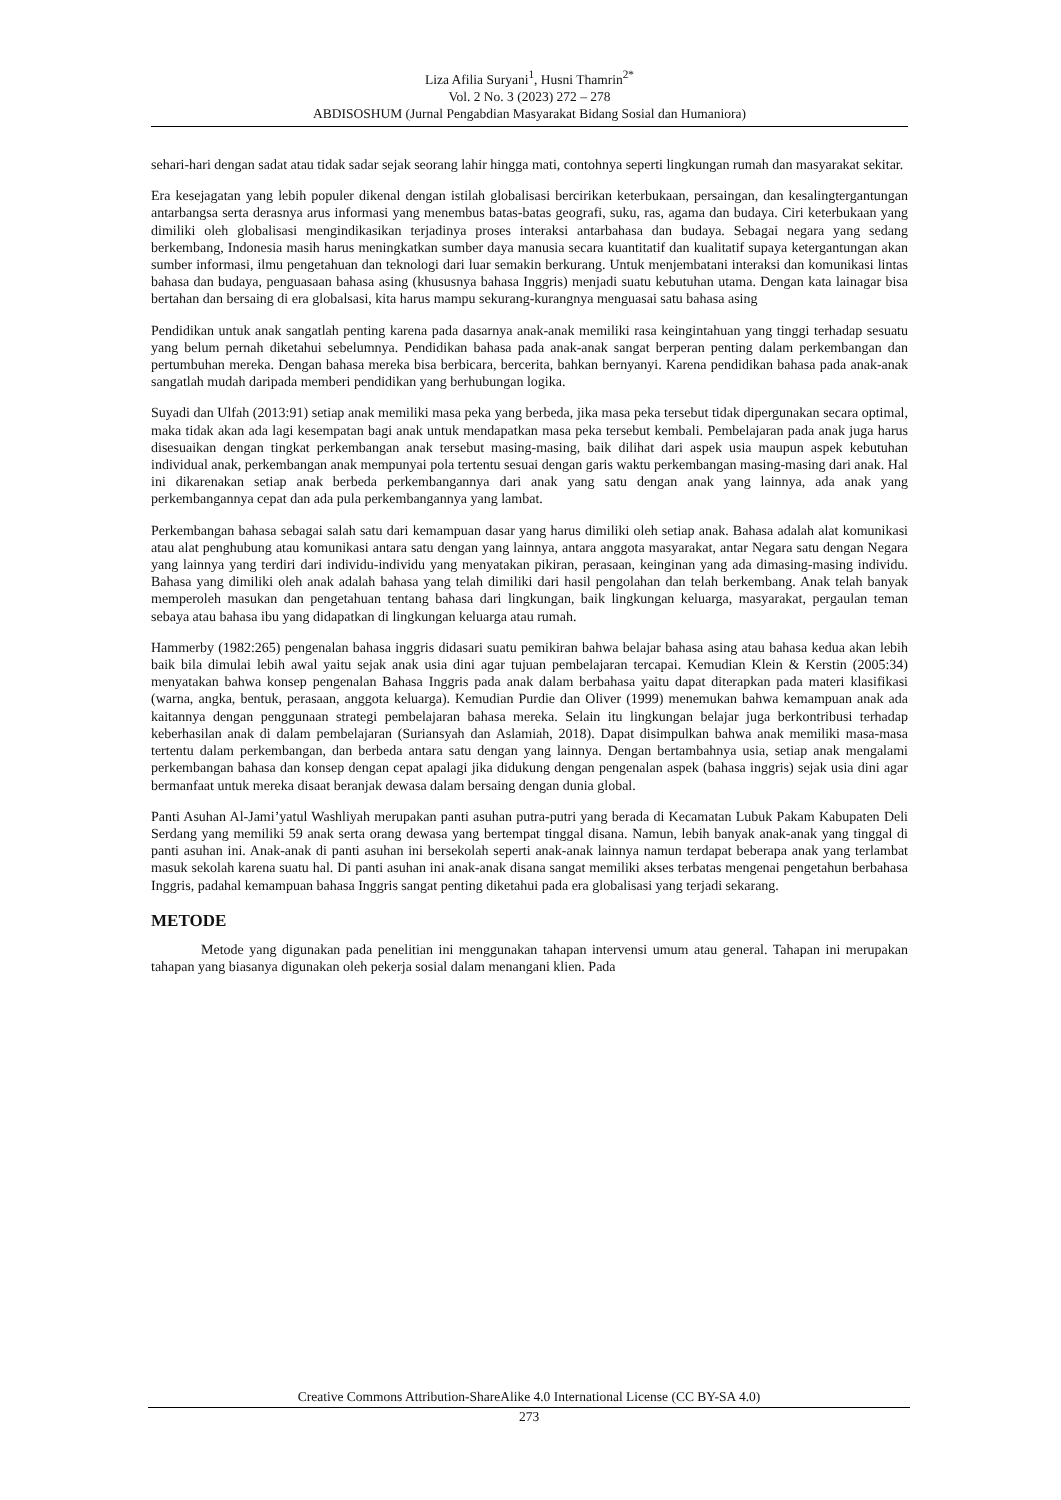Liza Afilia Suryani<sup>1</sup>, Husni Thamrin<sup>2*</sup>
Vol. 2 No. 3 (2023) 272 – 278
ABDISOSHUM (Jurnal Pengabdian Masyarakat Bidang Sosial dan Humaniora)
sehari-hari dengan sadat atau tidak sadar sejak seorang lahir hingga mati, contohnya seperti lingkungan rumah dan masyarakat sekitar.
Era kesejagatan yang lebih populer dikenal dengan istilah globalisasi bercirikan keterbukaan, persaingan, dan kesalingtergantungan antarbangsa serta derasnya arus informasi yang menembus batas-batas geografi, suku, ras, agama dan budaya. Ciri keterbukaan yang dimiliki oleh globalisasi mengindikasikan terjadinya proses interaksi antarbahasa dan budaya. Sebagai negara yang sedang berkembang, Indonesia masih harus meningkatkan sumber daya manusia secara kuantitatif dan kualitatif supaya ketergantungan akan sumber informasi, ilmu pengetahuan dan teknologi dari luar semakin berkurang. Untuk menjembatani interaksi dan komunikasi lintas bahasa dan budaya, penguasaan bahasa asing (khususnya bahasa Inggris) menjadi suatu kebutuhan utama. Dengan kata lainagar bisa bertahan dan bersaing di era globalsasi, kita harus mampu sekurang-kurangnya menguasai satu bahasa asing
Pendidikan untuk anak sangatlah penting karena pada dasarnya anak-anak memiliki rasa keingintahuan yang tinggi terhadap sesuatu yang belum pernah diketahui sebelumnya. Pendidikan bahasa pada anak-anak sangat berperan penting dalam perkembangan dan pertumbuhan mereka. Dengan bahasa mereka bisa berbicara, bercerita, bahkan bernyanyi. Karena pendidikan bahasa pada anak-anak sangatlah mudah daripada memberi pendidikan yang berhubungan logika.
Suyadi dan Ulfah (2013:91) setiap anak memiliki masa peka yang berbeda, jika masa peka tersebut tidak dipergunakan secara optimal, maka tidak akan ada lagi kesempatan bagi anak untuk mendapatkan masa peka tersebut kembali. Pembelajaran pada anak juga harus disesuaikan dengan tingkat perkembangan anak tersebut masing-masing, baik dilihat dari aspek usia maupun aspek kebutuhan individual anak, perkembangan anak mempunyai pola tertentu sesuai dengan garis waktu perkembangan masing-masing dari anak. Hal ini dikarenakan setiap anak berbeda perkembangannya dari anak yang satu dengan anak yang lainnya, ada anak yang perkembangannya cepat dan ada pula perkembangannya yang lambat.
Perkembangan bahasa sebagai salah satu dari kemampuan dasar yang harus dimiliki oleh setiap anak. Bahasa adalah alat komunikasi atau alat penghubung atau komunikasi antara satu dengan yang lainnya, antara anggota masyarakat, antar Negara satu dengan Negara yang lainnya yang terdiri dari individu-individu yang menyatakan pikiran, perasaan, keinginan yang ada dimasing-masing individu. Bahasa yang dimiliki oleh anak adalah bahasa yang telah dimiliki dari hasil pengolahan dan telah berkembang. Anak telah banyak memperoleh masukan dan pengetahuan tentang bahasa dari lingkungan, baik lingkungan keluarga, masyarakat, pergaulan teman sebaya atau bahasa ibu yang didapatkan di lingkungan keluarga atau rumah.
Hammerby (1982:265) pengenalan bahasa inggris didasari suatu pemikiran bahwa belajar bahasa asing atau bahasa kedua akan lebih baik bila dimulai lebih awal yaitu sejak anak usia dini agar tujuan pembelajaran tercapai. Kemudian Klein & Kerstin (2005:34) menyatakan bahwa konsep pengenalan Bahasa Inggris pada anak dalam berbahasa yaitu dapat diterapkan pada materi klasifikasi (warna, angka, bentuk, perasaan, anggota keluarga). Kemudian Purdie dan Oliver (1999) menemukan bahwa kemampuan anak ada kaitannya dengan penggunaan strategi pembelajaran bahasa mereka. Selain itu lingkungan belajar juga berkontribusi terhadap keberhasilan anak di dalam pembelajaran (Suriansyah dan Aslamiah, 2018). Dapat disimpulkan bahwa anak memiliki masa-masa tertentu dalam perkembangan, dan berbeda antara satu dengan yang lainnya. Dengan bertambahnya usia, setiap anak mengalami perkembangan bahasa dan konsep dengan cepat apalagi jika didukung dengan pengenalan aspek (bahasa inggris) sejak usia dini agar bermanfaat untuk mereka disaat beranjak dewasa dalam bersaing dengan dunia global.
Panti Asuhan Al-Jami’yatul Washliyah merupakan panti asuhan putra-putri yang berada di Kecamatan Lubuk Pakam Kabupaten Deli Serdang yang memiliki 59 anak serta orang dewasa yang bertempat tinggal disana. Namun, lebih banyak anak-anak yang tinggal di panti asuhan ini. Anak-anak di panti asuhan ini bersekolah seperti anak-anak lainnya namun terdapat beberapa anak yang terlambat masuk sekolah karena suatu hal. Di panti asuhan ini anak-anak disana sangat memiliki akses terbatas mengenai pengetahun berbahasa Inggris, padahal kemampuan bahasa Inggris sangat penting diketahui pada era globalisasi yang terjadi sekarang.
METODE
Metode yang digunakan pada penelitian ini menggunakan tahapan intervensi umum atau general. Tahapan ini merupakan tahapan yang biasanya digunakan oleh pekerja sosial dalam menangani klien. Pada
Creative Commons Attribution-ShareAlike 4.0 International License (CC BY-SA 4.0)
273